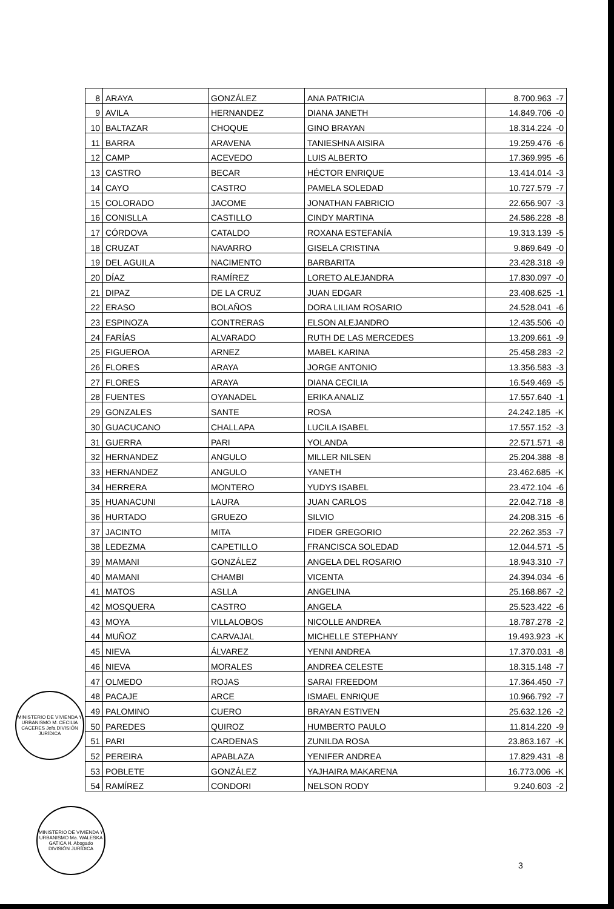| 8 | ARAYA | GONZÁLEZ | ANA PATRICIA | 8.700.963 -7 |
| 9 | AVILA | HERNANDEZ | DIANA JANETH | 14.849.706 -0 |
| 10 | BALTAZAR | CHOQUE | GINO BRAYAN | 18.314.224 -0 |
| 11 | BARRA | ARAVENA | TANIESHNA AISIRA | 19.259.476 -6 |
| 12 | CAMP | ACEVEDO | LUIS ALBERTO | 17.369.995 -6 |
| 13 | CASTRO | BECAR | HÉCTOR ENRIQUE | 13.414.014 -3 |
| 14 | CAYO | CASTRO | PAMELA SOLEDAD | 10.727.579 -7 |
| 15 | COLORADO | JACOME | JONATHAN FABRICIO | 22.656.907 -3 |
| 16 | CONISLLA | CASTILLO | CINDY MARTINA | 24.586.228 -8 |
| 17 | CÓRDOVA | CATALDO | ROXANA ESTEFANÍA | 19.313.139 -5 |
| 18 | CRUZAT | NAVARRO | GISELA CRISTINA | 9.869.649 -0 |
| 19 | DEL AGUILA | NACIMENTO | BARBARITA | 23.428.318 -9 |
| 20 | DÍAZ | RAMÍREZ | LORETO ALEJANDRA | 17.830.097 -0 |
| 21 | DIPAZ | DE LA CRUZ | JUAN EDGAR | 23.408.625 -1 |
| 22 | ERASO | BOLAÑOS | DORA LILIAM ROSARIO | 24.528.041 -6 |
| 23 | ESPINOZA | CONTRERAS | ELSON ALEJANDRO | 12.435.506 -0 |
| 24 | FARÍAS | ALVARADO | RUTH DE LAS MERCEDES | 13.209.661 -9 |
| 25 | FIGUEROA | ARNEZ | MABEL KARINA | 25.458.283 -2 |
| 26 | FLORES | ARAYA | JORGE ANTONIO | 13.356.583 -3 |
| 27 | FLORES | ARAYA | DIANA CECILIA | 16.549.469 -5 |
| 28 | FUENTES | OYANADEL | ERIKA ANALIZ | 17.557.640 -1 |
| 29 | GONZALES | SANTE | ROSA | 24.242.185 -K |
| 30 | GUACUCANO | CHALLAPA | LUCILA ISABEL | 17.557.152 -3 |
| 31 | GUERRA | PARI | YOLANDA | 22.571.571 -8 |
| 32 | HERNANDEZ | ANGULO | MILLER NILSEN | 25.204.388 -8 |
| 33 | HERNANDEZ | ANGULO | YANETH | 23.462.685 -K |
| 34 | HERRERA | MONTERO | YUDYS ISABEL | 23.472.104 -6 |
| 35 | HUANACUNI | LAURA | JUAN CARLOS | 22.042.718 -8 |
| 36 | HURTADO | GRUEZO | SILVIO | 24.208.315 -6 |
| 37 | JACINTO | MITA | FIDER GREGORIO | 22.262.353 -7 |
| 38 | LEDEZMA | CAPETILLO | FRANCISCA SOLEDAD | 12.044.571 -5 |
| 39 | MAMANI | GONZÁLEZ | ANGELA DEL ROSARIO | 18.943.310 -7 |
| 40 | MAMANI | CHAMBI | VICENTA | 24.394.034 -6 |
| 41 | MATOS | ASLLA | ANGELINA | 25.168.867 -2 |
| 42 | MOSQUERA | CASTRO | ANGELA | 25.523.422 -6 |
| 43 | MOYA | VILLALOBOS | NICOLLE ANDREA | 18.787.278 -2 |
| 44 | MUÑOZ | CARVAJAL | MICHELLE STEPHANY | 19.493.923 -K |
| 45 | NIEVA | ÁLVAREZ | YENNI ANDREA | 17.370.031 -8 |
| 46 | NIEVA | MORALES | ANDREA CELESTE | 18.315.148 -7 |
| 47 | OLMEDO | ROJAS | SARAI FREEDOM | 17.364.450 -7 |
| 48 | PACAJE | ARCE | ISMAEL ENRIQUE | 10.966.792 -7 |
| 49 | PALOMINO | CUERO | BRAYAN ESTIVEN | 25.632.126 -2 |
| 50 | PAREDES | QUIROZ | HUMBERTO PAULO | 11.814.220 -9 |
| 51 | PARI | CARDENAS | ZUNILDA ROSA | 23.863.167 -K |
| 52 | PEREIRA | APABLAZA | YENIFER ANDREA | 17.829.431 -8 |
| 53 | POBLETE | GONZÁLEZ | YAJHAIRA MAKARENA | 16.773.006 -K |
| 54 | RAMÍREZ | CONDORI | NELSON RODY | 9.240.603 -2 |
MINISTERIO DE VIVIENDA Y URBANISMO M. CECILIA CACERES Jefa DIVISIÓN JURÍDICA
MINISTERIO DE VIVIENDA Y URBANISMO Ma. WALESKA GATICA H. Abogado DIVISIÓN JURÍDICA
3